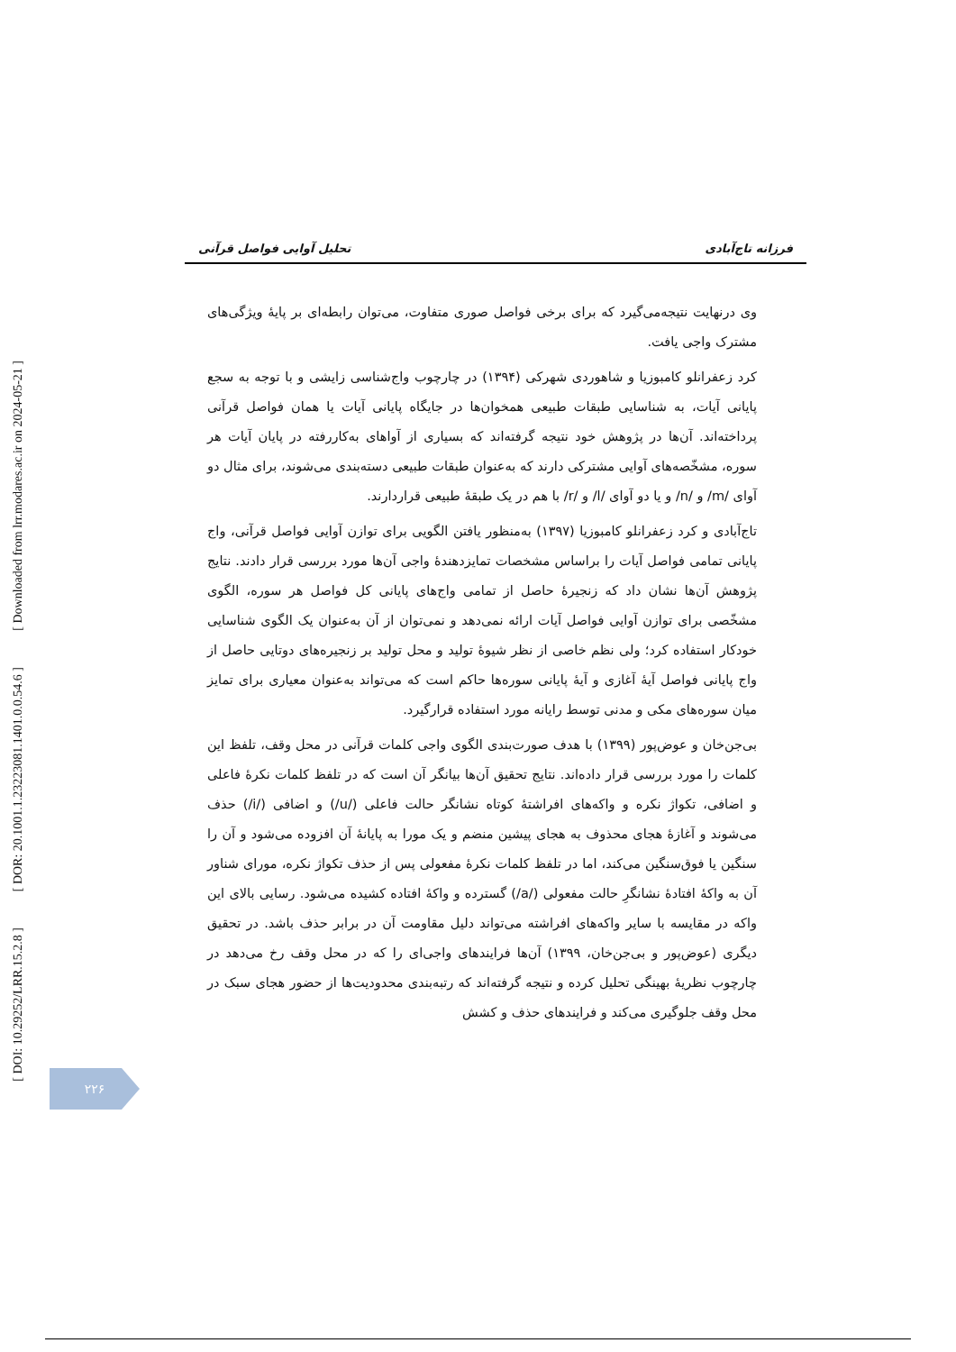[ Downloaded from lrr.modares.ac.ir on 2024-05-21 ]
[ DOR: 20.1001.1.23223081.1401.0.0.54.6 ]
[ DOI: 10.29252/LRR.15.2.8 ]
فرزانه تاج‌آبادی تحلیل آوایی فواصل قرآنی
وی درنهایت نتیجه‌می‌گیرد که برای برخی فواصل صوری متفاوت، می‌توان رابطه‌ای بر پایهٔ ویژگی‌های مشترک واجی یافت.
کرد زعفرانلو کامبوزیا و شاهوردی شهرکی (۱۳۹۴) در چارچوب واج‌شناسی زایشی و با توجه به سجع پایانی آیات، به شناسایی طبقات طبیعی همخوان‌ها در جایگاه پایانی آیات یا همان فواصل قرآنی پرداخته‌اند. آن‌ها در پژوهش خود نتیجه گرفته‌اند که بسیاری از آواهای به‌کاررفته در پایان آیات هر سوره، مشخّصه‌های آوایی مشترکی دارند که به‌عنوان طبقات طبیعی دسته‌بندی می‌شوند، برای مثال دو آوای /m/ و /n/ و یا دو آوای /l/ و /r/ با هم در یک طبقهٔ طبیعی قراردارند.
تاج‌آبادی و کرد زعفرانلو کامبوزیا (۱۳۹۷) به‌منظور یافتن الگویی برای توازن آوایی فواصل قرآنی، واج پایانی تمامی فواصل آیات را براساس مشخصات تمایزدهندهٔ واجی آن‌ها مورد بررسی قرار دادند. نتایج پژوهش آن‌ها نشان داد که زنجیرهٔ حاصل از تمامی واج‌های پایانی کل فواصل هر سوره، الگوی مشخّصی برای توازن آوایی فواصل آیات ارائه نمی‌دهد و نمی‌توان از آن به‌عنوان یک الگوی شناسایی خودکار استفاده کرد؛ ولی نظم خاصی از نظر شیوهٔ تولید و محل تولید بر زنجیره‌های دوتایی حاصل از واج پایانی فواصل آیهٔ آغازی و آیهٔ پایانی سوره‌ها حاکم است که می‌تواند به‌عنوان معیاری برای تمایز میان سوره‌های مکی و مدنی توسط رایانه مورد استفاده قرارگیرد.
بی‌جن‌خان و عوض‌پور (۱۳۹۹) با هدف صورت‌بندی الگوی واجی کلمات قرآنی در محل وقف، تلفظ این کلمات را مورد بررسی قرار داده‌اند. نتایج تحقیق آن‌ها بیانگر آن است که در تلفظ کلمات نکرهٔ فاعلی و اضافی، تکواژ نکره و واکه‌های افراشتهٔ کوتاه نشانگر حالت فاعلی (/u/) و اضافی (/i/) حذف می‌شوند و آغازهٔ هجای محذوف به هجای پیشین منضم و یک مورا به پایانهٔ آن افزوده می‌شود و آن را سنگین یا فوق‌سنگین می‌کند، اما در تلفظ کلمات نکرهٔ مفعولی پس از حذف تکواژ نکره، مورای شناور آن به واکهٔ افتادهٔ نشانگرِ حالت مفعولی (/a/) گسترده و واکهٔ افتاده کشیده می‌شود. رسایی بالای این واکه در مقایسه با سایر واکه‌های افراشته می‌تواند دلیل مقاومت آن در برابر حذف باشد. در تحقیق دیگری (عوض‌پور و بی‌جن‌خان، ۱۳۹۹) آن‌ها فرایندهای واجی‌ای را که در محل وقف رخ می‌دهد در چارچوب نظریهٔ بهینگی تحلیل کرده و نتیجه گرفته‌اند که رتبه‌بندی محدودیت‌ها از حضور هجای سبک در محل وقف جلوگیری می‌کند و فرایندهای حذف و کشش
۲۲۶